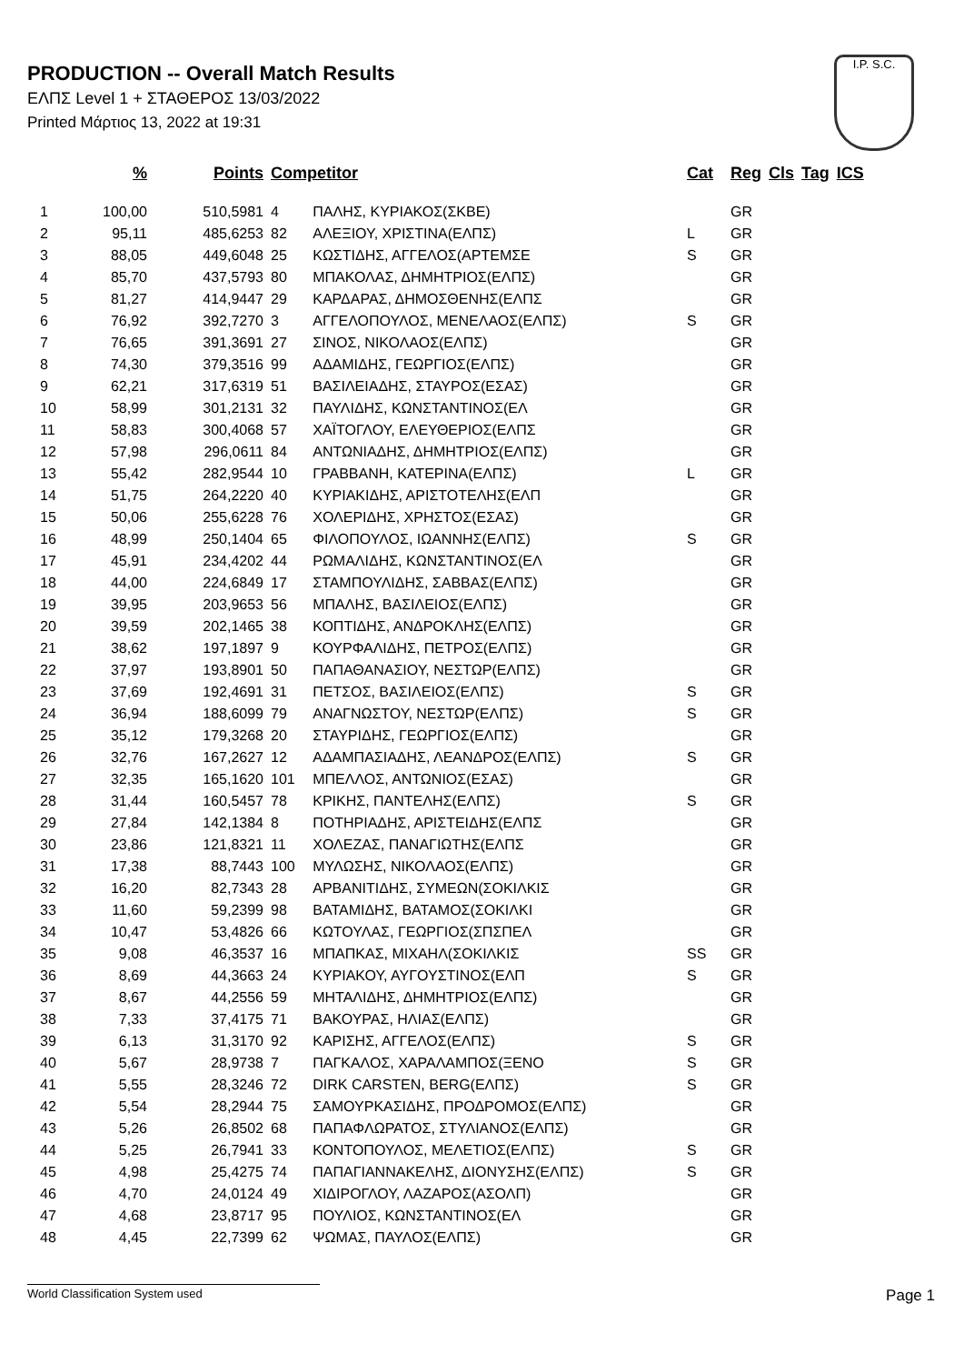PRODUCTION -- Overall Match Results
ΕΛΠΣ Level 1 + ΣΤΑΘΕΡΟΣ 13/03/2022
Printed Μάρτιος 13, 2022 at 19:31
I.P. S.C.
| | % | Points | Competitor | | Cat | Reg | Cls | Tag | ICS |
| --- | --- | --- | --- | --- | --- | --- | --- | --- | --- |
| 1 | 100,00 | 510,5981 | 4 | ΠΑΛΗΣ, ΚΥΡΙΑΚΟΣ(ΣΚΒΕ) | | GR | | | |
| 2 | 95,11 | 485,6253 | 82 | ΑΛΕΞΙΟΥ, ΧΡΙΣΤΙΝΑ(ΕΛΠΣ) | L | GR | | | |
| 3 | 88,05 | 449,6048 | 25 | ΚΩΣΤΙΔΗΣ, ΑΓΓΕΛΟΣ(ΑΡΤΕΜΣΕ | S | GR | | | |
| 4 | 85,70 | 437,5793 | 80 | ΜΠΑΚΟΛΑΣ, ΔΗΜΗΤΡΙΟΣ(ΕΛΠΣ) | | GR | | | |
| 5 | 81,27 | 414,9447 | 29 | ΚΑΡΔΑΡΑΣ, ΔΗΜΟΣΘΕΝΗΣ(ΕΛΠΣ | | GR | | | |
| 6 | 76,92 | 392,7270 | 3 | ΑΓΓΕΛΟΠΟΥΛΟΣ, ΜΕΝΕΛΑΟΣ(ΕΛΠΣ) | S | GR | | | |
| 7 | 76,65 | 391,3691 | 27 | ΣΙΝΟΣ, ΝΙΚΟΛΑΟΣ(ΕΛΠΣ) | | GR | | | |
| 8 | 74,30 | 379,3516 | 99 | ΑΔΑΜΙΔΗΣ, ΓΕΩΡΓΙΟΣ(ΕΛΠΣ) | | GR | | | |
| 9 | 62,21 | 317,6319 | 51 | ΒΑΣΙΛΕΙΑΔΗΣ, ΣΤΑΥΡΟΣ(ΕΣΑΣ) | | GR | | | |
| 10 | 58,99 | 301,2131 | 32 | ΠΑΥΛΙΔΗΣ, ΚΩΝΣΤΑΝΤΙΝΟΣ(ΕΛ | | GR | | | |
| 11 | 58,83 | 300,4068 | 57 | ΧΑΪΤΟΓΛΟΥ, ΕΛΕΥΘΕΡΙΟΣ(ΕΛΠΣ | | GR | | | |
| 12 | 57,98 | 296,0611 | 84 | ΑΝΤΩΝΙΑΔΗΣ, ΔΗΜΗΤΡΙΟΣ(ΕΛΠΣ) | | GR | | | |
| 13 | 55,42 | 282,9544 | 10 | ΓΡΑΒΒΑΝΗ, ΚΑΤΕΡΙΝΑ(ΕΛΠΣ) | L | GR | | | |
| 14 | 51,75 | 264,2220 | 40 | ΚΥΡΙΑΚΙΔΗΣ, ΑΡΙΣΤΟΤΕΛΗΣ(ΕΛΠ | | GR | | | |
| 15 | 50,06 | 255,6228 | 76 | ΧΟΛΕΡΙΔΗΣ, ΧΡΗΣΤΟΣ(ΕΣΑΣ) | | GR | | | |
| 16 | 48,99 | 250,1404 | 65 | ΦΙΛΟΠΟΥΛΟΣ, ΙΩΑΝΝΗΣ(ΕΛΠΣ) | S | GR | | | |
| 17 | 45,91 | 234,4202 | 44 | ΡΩΜΑΛΙΔΗΣ, ΚΩΝΣΤΑΝΤΙΝΟΣ(ΕΛ | | GR | | | |
| 18 | 44,00 | 224,6849 | 17 | ΣΤΑΜΠΟΥΛΙΔΗΣ, ΣΑΒΒΑΣ(ΕΛΠΣ) | | GR | | | |
| 19 | 39,95 | 203,9653 | 56 | ΜΠΑΛΗΣ, ΒΑΣΙΛΕΙΟΣ(ΕΛΠΣ) | | GR | | | |
| 20 | 39,59 | 202,1465 | 38 | ΚΟΠΤΙΔΗΣ, ΑΝΔΡΟΚΛΗΣ(ΕΛΠΣ) | | GR | | | |
| 21 | 38,62 | 197,1897 | 9 | ΚΟΥΡΦΑΛΙΔΗΣ, ΠΕΤΡΟΣ(ΕΛΠΣ) | | GR | | | |
| 22 | 37,97 | 193,8901 | 50 | ΠΑΠΑΘΑΝΑΣΙΟΥ, ΝΕΣΤΩΡ(ΕΛΠΣ) | | GR | | | |
| 23 | 37,69 | 192,4691 | 31 | ΠΕΤΣΟΣ, ΒΑΣΙΛΕΙΟΣ(ΕΛΠΣ) | S | GR | | | |
| 24 | 36,94 | 188,6099 | 79 | ΑΝΑΓΝΩΣΤΟΥ, ΝΕΣΤΩΡ(ΕΛΠΣ) | S | GR | | | |
| 25 | 35,12 | 179,3268 | 20 | ΣΤΑΥΡΙΔΗΣ, ΓΕΩΡΓΙΟΣ(ΕΛΠΣ) | | GR | | | |
| 26 | 32,76 | 167,2627 | 12 | ΑΔΑΜΠΑΣΙΑΔΗΣ, ΛΕΑΝΔΡΟΣ(ΕΛΠΣ) | S | GR | | | |
| 27 | 32,35 | 165,1620 | 101 | ΜΠΕΛΛΟΣ, ΑΝΤΩΝΙΟΣ(ΕΣΑΣ) | | GR | | | |
| 28 | 31,44 | 160,5457 | 78 | ΚΡΙΚΗΣ, ΠΑΝΤΕΛΗΣ(ΕΛΠΣ) | S | GR | | | |
| 29 | 27,84 | 142,1384 | 8 | ΠΟΤΗΡΙΑΔΗΣ, ΑΡΙΣΤΕΙΔΗΣ(ΕΛΠΣ | | GR | | | |
| 30 | 23,86 | 121,8321 | 11 | ΧΟΛΕΖΑΣ, ΠΑΝΑΓΙΩΤΗΣ(ΕΛΠΣ | | GR | | | |
| 31 | 17,38 | 88,7443 | 100 | ΜΥΛΩΣΗΣ, ΝΙΚΟΛΑΟΣ(ΕΛΠΣ) | | GR | | | |
| 32 | 16,20 | 82,7343 | 28 | ΑΡΒΑΝΙΤΙΔΗΣ, ΣΥΜΕΩΝ(ΣΟΚΙΛΚΙΣ | | GR | | | |
| 33 | 11,60 | 59,2399 | 98 | ΒΑΤΑΜΙΔΗΣ, ΒΑΤΑΜΟΣ(ΣΟΚΙΛΚΙ | | GR | | | |
| 34 | 10,47 | 53,4826 | 66 | ΚΩΤΟΥΛΑΣ, ΓΕΩΡΓΙΟΣ(ΣΠΣΠΕΛ | | GR | | | |
| 35 | 9,08 | 46,3537 | 16 | ΜΠΑΠΚΑΣ, ΜΙΧΑΗΛ(ΣΟΚΙΛΚΙΣ | SS | GR | | | |
| 36 | 8,69 | 44,3663 | 24 | ΚΥΡΙΑΚΟΥ, ΑΥΓΟΥΣΤΙΝΟΣ(ΕΛΠ | S | GR | | | |
| 37 | 8,67 | 44,2556 | 59 | ΜΗΤΑΛΙΔΗΣ, ΔΗΜΗΤΡΙΟΣ(ΕΛΠΣ) | | GR | | | |
| 38 | 7,33 | 37,4175 | 71 | ΒΑΚΟΥΡΑΣ, ΗΛΙΑΣ(ΕΛΠΣ) | | GR | | | |
| 39 | 6,13 | 31,3170 | 92 | ΚΑΡΙΣΗΣ, ΑΓΓΕΛΟΣ(ΕΛΠΣ) | S | GR | | | |
| 40 | 5,67 | 28,9738 | 7 | ΠΑΓΚΑΛΟΣ, ΧΑΡΑΛΑΜΠΟΣ(ΞΕΝΟ | S | GR | | | |
| 41 | 5,55 | 28,3246 | 72 | DIRK CARSTEN, BERG(ΕΛΠΣ) | S | GR | | | |
| 42 | 5,54 | 28,2944 | 75 | ΣΑΜΟΥΡΚΑΣΙΔΗΣ, ΠΡΟΔΡΟΜΟΣ(ΕΛΠΣ) | | GR | | | |
| 43 | 5,26 | 26,8502 | 68 | ΠΑΠΑΦΛΩΡΑΤΟΣ, ΣΤΥΛΙΑΝΟΣ(ΕΛΠΣ) | | GR | | | |
| 44 | 5,25 | 26,7941 | 33 | ΚΟΝΤΟΠΟΥΛΟΣ, ΜΕΛΕΤΙΟΣ(ΕΛΠΣ) | S | GR | | | |
| 45 | 4,98 | 25,4275 | 74 | ΠΑΠΑΓΙΑΝΝΑΚΕΛΗΣ, ΔΙΟΝΥΣΗΣ(ΕΛΠΣ) | S | GR | | | |
| 46 | 4,70 | 24,0124 | 49 | ΧΙΔΙΡΟΓΛΟΥ, ΛΑΖΑΡΟΣ(ΑΣΟΛΠ) | | GR | | | |
| 47 | 4,68 | 23,8717 | 95 | ΠΟΥΛΙΟΣ, ΚΩΝΣΤΑΝΤΙΝΟΣ(ΕΛ | | GR | | | |
| 48 | 4,45 | 22,7399 | 62 | ΨΩΜΑΣ, ΠΑΥΛΟΣ(ΕΛΠΣ) | | GR | | | |
World Classification System used Page 1